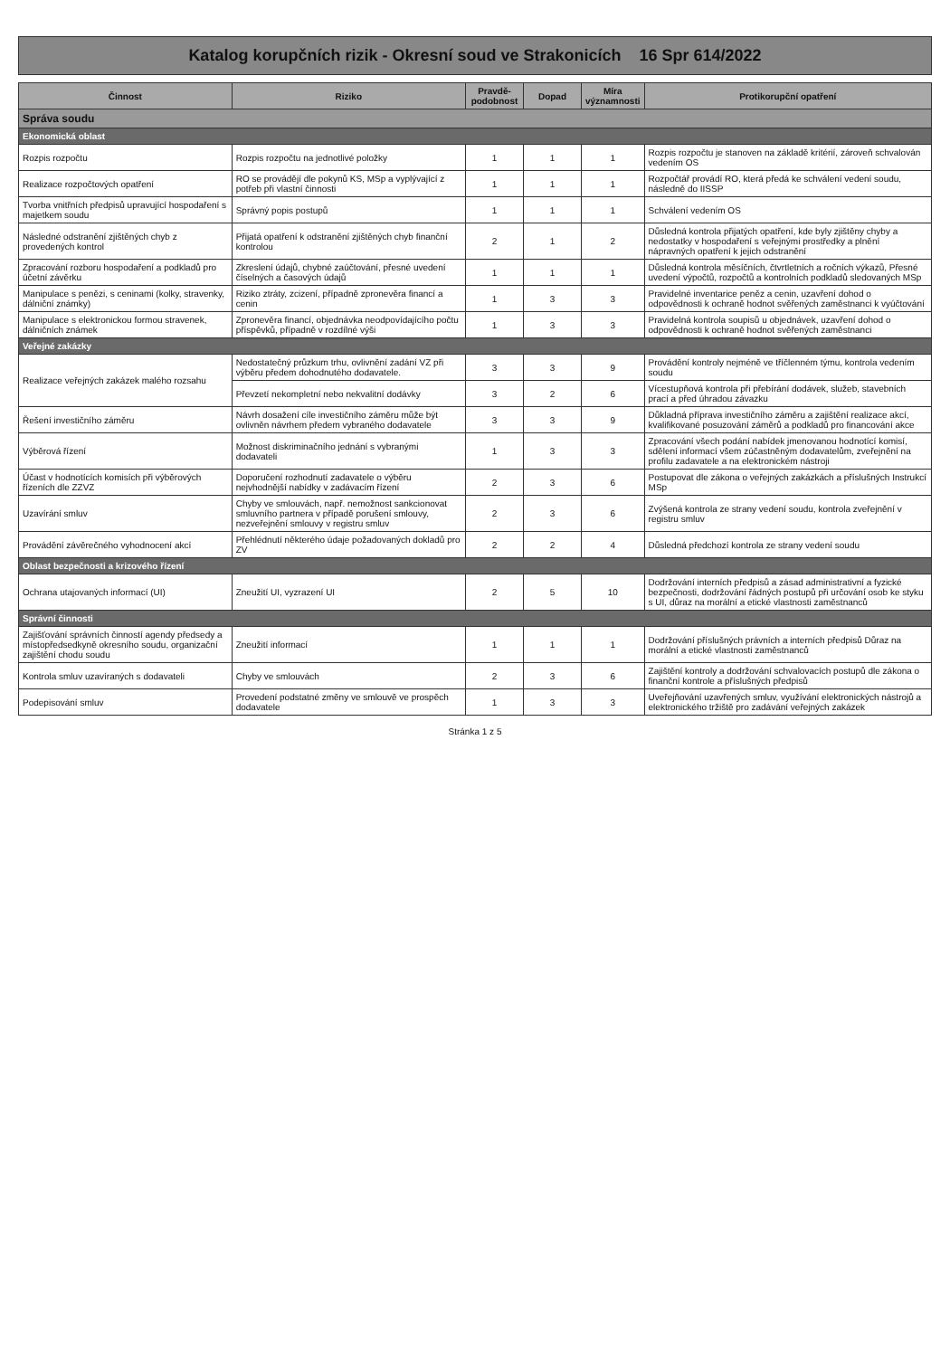Katalog korupčních rizik - Okresní soud ve Strakonicích 16 Spr 614/2022
| Činnost | Riziko | Pravdě-podobnost | Dopad | Míra významnosti | Protikorupční opatření |
| --- | --- | --- | --- | --- | --- |
| Správa soudu | | | | | |
| Ekonomická oblast | | | | | |
| Rozpis rozpočtu | Rozpis rozpočtu na jednotlivé položky | 1 | 1 | 1 | Rozpis rozpočtu je stanoven na základě kritérií, zároveň schvalován vedením OS |
| Realizace rozpočtových opatření | RO se provádějí dle pokynů KS, MSp a vyplývající z potřeb při vlastní činnosti | 1 | 1 | 1 | Rozpočtář provádí RO, která předá ke schválení vedení soudu, následně do IISSP |
| Tvorba vnitřních předpisů upravující hospodaření s majetkem soudu | Správný popis postupů | 1 | 1 | 1 | Schválení vedením OS |
| Následné odstranění zjištěných chyb z provedených kontrol | Přijatá opatření k odstranění zjištěných chyb finanční kontrolou | 2 | 1 | 2 | Důsledná kontrola přijatých opatření, kde byly zjištěny chyby a nedostatky v hospodaření s veřejnými prostředky a plnění nápravných opatření k jejich odstranění |
| Zpracování rozboru hospodaření a podkladů pro účetní závěrku | Zkreslení údajů, chybné zaúčtování, přesné uvedení číselných a časových údajů | 1 | 1 | 1 | Důsledná kontrola měsíčních, čtvrtletních a ročních výkazů, Přesné uvedení výpočtů, rozpočtů a kontrolních podkladů sledovaných MSp |
| Manipulace s penězi, s ceninami (kolky, stravenky, dálniční známky) | Riziko ztráty, zcizení, případně zpronevěra financí a cenin | 1 | 3 | 3 | Pravidelné inventarice peněz a cenin, uzavření dohod o odpovědnosti k ochraně hodnot svěřených zaměstnanci k vyúčtování |
| Manipulace s elektronickou formou stravenek, dálničních známek | Zpronevěra financí, objednávka neodpovídajícího počtu příspěvků, případně v rozdílné výši | 1 | 3 | 3 | Pravidelná kontrola soupisů u objednávek, uzavření dohod o odpovědnosti k ochraně hodnot svěřených zaměstnanci |
| Veřejné zakázky | | | | | |
| Realizace veřejných zakázek malého rozsahu | Nedostatečný průzkum trhu, ovlivnění zadání VZ při výběru předem dohodnutého dodavatele. | 3 | 3 | 9 | Provádění kontroly nejméně ve tříčlenném týmu, kontrola vedením soudu |
| | Převzetí nekompletní nebo nekvalitní dodávky | 3 | 2 | 6 | Vícestupňová kontrola při přebírání dodávek, služeb, stavebních prací a před úhradou závazku |
| Řešení investičního záměru | Návrh dosažení cíle investičního záměru může být ovlivněn návrhem předem vybraného dodavatele | 3 | 3 | 9 | Důkladná příprava investičního záměru a zajištění realizace akcí, kvalifikované posuzování záměrů a podkladů pro financování akce |
| Výběrová řízení | Možnost diskriminačního jednání s vybranými dodavateli | 1 | 3 | 3 | Zpracování všech podání nabídek jmenovanou hodnotící komisí, sdělení informací všem zúčastněným dodavatelům, zveřejnění na profilu zadavatele a na elektronickém nástroji |
| Účast v hodnotících komisích při výběrových řízeních dle ZZVZ | Doporučení rozhodnutí zadavatele o výběru nejvhodnější nabídky v zadávacím řízení | 2 | 3 | 6 | Postupovat dle zákona o veřejných zakázkách a příslušných Instrukcí MSp |
| Uzavírání smluv | Chyby ve smlouvách, např. nemožnost sankcionovat smluvního partnera v případě porušení smlouvy, nezveřejnění smlouvy v registru smluv | 2 | 3 | 6 | Zvýšená kontrola ze strany vedení soudu, kontrola zveřejnění v registru smluv |
| Provádění závěrečného vyhodnocení akcí | Přehlédnutí některého údaje požadovaných dokladů pro ZV | 2 | 2 | 4 | Důsledná předchozí kontrola ze strany vedení soudu |
| Oblast bezpečnosti a krizového řízení | | | | | |
| Ochrana utajovaných informací (UI) | Zneužití UI, vyzrazení UI | 2 | 5 | 10 | Dodržování interních předpisů a zásad administrativní a fyzické bezpečnosti, dodržování řádných postupů při určování osob ke styku s UI, důraz na morální a etické vlastnosti zaměstnanců |
| Správní činnosti | | | | | |
| Zajišťování správních činností agendy předsedy a místopředsedkyně okresního soudu, organizační zajištění chodu soudu | Zneužití informací | 1 | 1 | 1 | Dodržování příslušných právních a interních předpisů Důraz na morální a etické vlastnosti zaměstnanců |
| Kontrola smluv uzavíraných s dodavateli | Chyby ve smlouvách | 2 | 3 | 6 | Zajištění kontroly a dodržování schvalovacích postupů dle zákona o finanční kontrole a příslušných předpisů |
| Podepisování smluv | Provedení podstatné změny ve smlouvě ve prospěch dodavatele | 1 | 3 | 3 | Uveřejňování uzavřených smluv, využívání elektronických nástrojů a elektronického tržiště pro zadávání veřejných zakázek |
Stránka 1 z 5